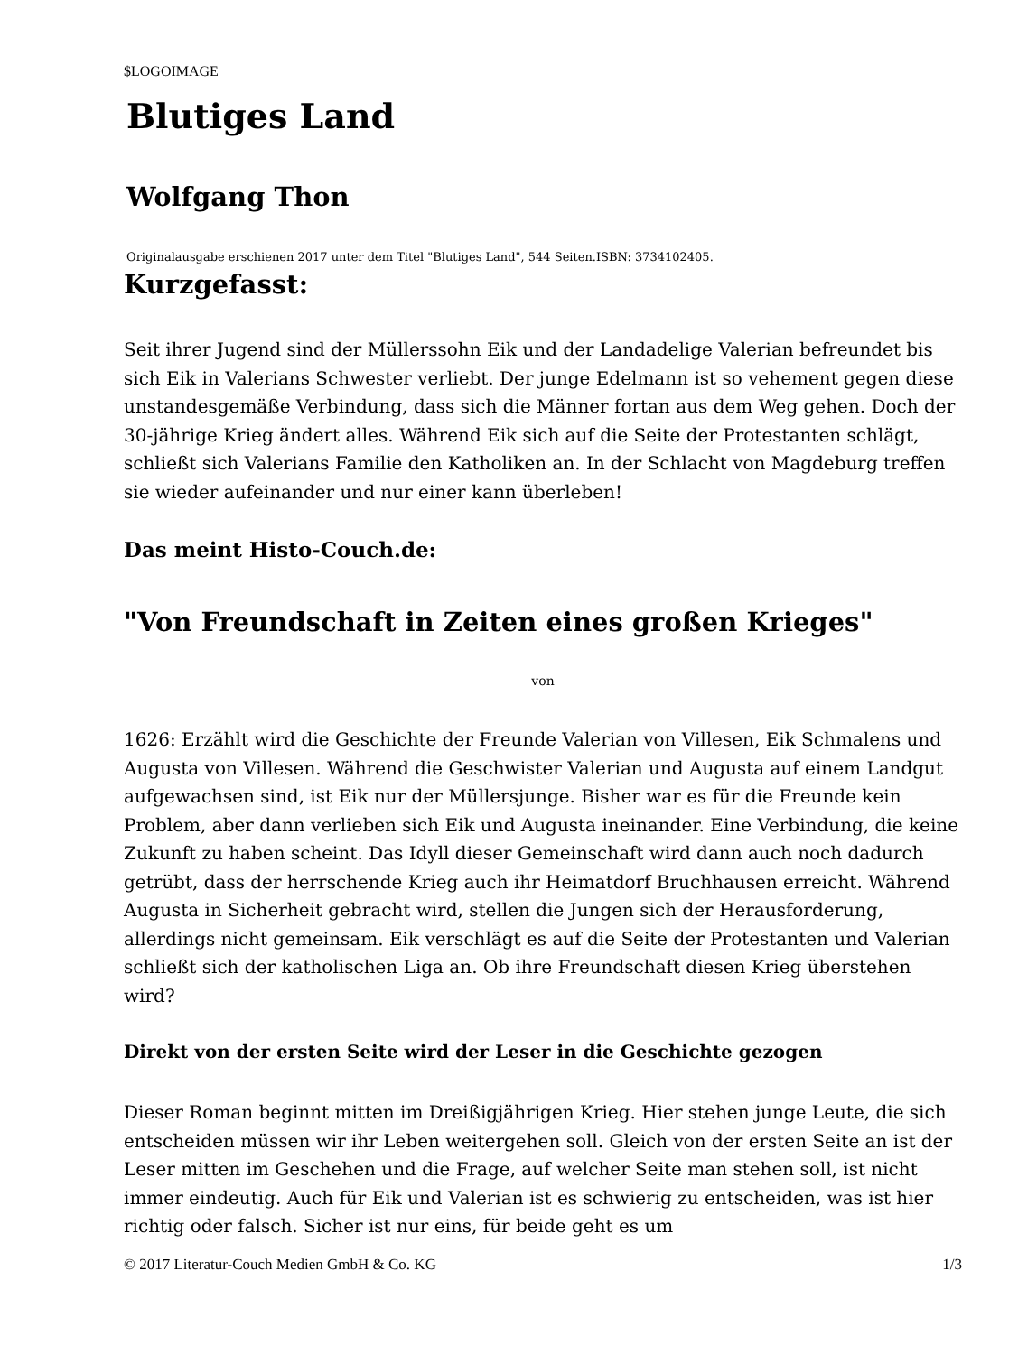$LOGOIMAGE
Blutiges Land
Wolfgang Thon
Originalausgabe erschienen 2017 unter dem Titel "Blutiges Land", 544 Seiten.ISBN: 3734102405.
Kurzgefasst:
Seit ihrer Jugend sind der Müllerssohn Eik und der Landadelige Valerian befreundet bis sich Eik in Valerians Schwester verliebt. Der junge Edelmann ist so vehement gegen diese unstandesgemäße Verbindung, dass sich die Männer fortan aus dem Weg gehen. Doch der 30-jährige Krieg ändert alles. Während Eik sich auf die Seite der Protestanten schlägt, schließt sich Valerians Familie den Katholiken an. In der Schlacht von Magdeburg treffen sie wieder aufeinander und nur einer kann überleben!
Das meint Histo-Couch.de:
"Von Freundschaft in Zeiten eines großen Krieges"
von
1626: Erzählt wird die Geschichte der Freunde Valerian von Villesen, Eik Schmalens und Augusta von Villesen. Während die Geschwister Valerian und Augusta auf einem Landgut aufgewachsen sind, ist Eik nur der Müllersjunge. Bisher war es für die Freunde kein Problem, aber dann verlieben sich Eik und Augusta ineinander. Eine Verbindung, die keine Zukunft zu haben scheint. Das Idyll dieser Gemeinschaft wird dann auch noch dadurch getrübt, dass der herrschende Krieg auch ihr Heimatdorf Bruchhausen erreicht. Während Augusta in Sicherheit gebracht wird, stellen die Jungen sich der Herausforderung, allerdings nicht gemeinsam. Eik verschlägt es auf die Seite der Protestanten und Valerian schließt sich der katholischen Liga an. Ob ihre Freundschaft diesen Krieg überstehen wird?
Direkt von der ersten Seite wird der Leser in die Geschichte gezogen
Dieser Roman beginnt mitten im Dreißigjährigen Krieg. Hier stehen junge Leute, die sich entscheiden müssen wir ihr Leben weitergehen soll. Gleich von der ersten Seite an ist der Leser mitten im Geschehen und die Frage, auf welcher Seite man stehen soll, ist nicht immer eindeutig. Auch für Eik und Valerian ist es schwierig zu entscheiden, was ist hier richtig oder falsch. Sicher ist nur eins, für beide geht es um
© 2017 Literatur-Couch Medien GmbH & Co. KG 1/3